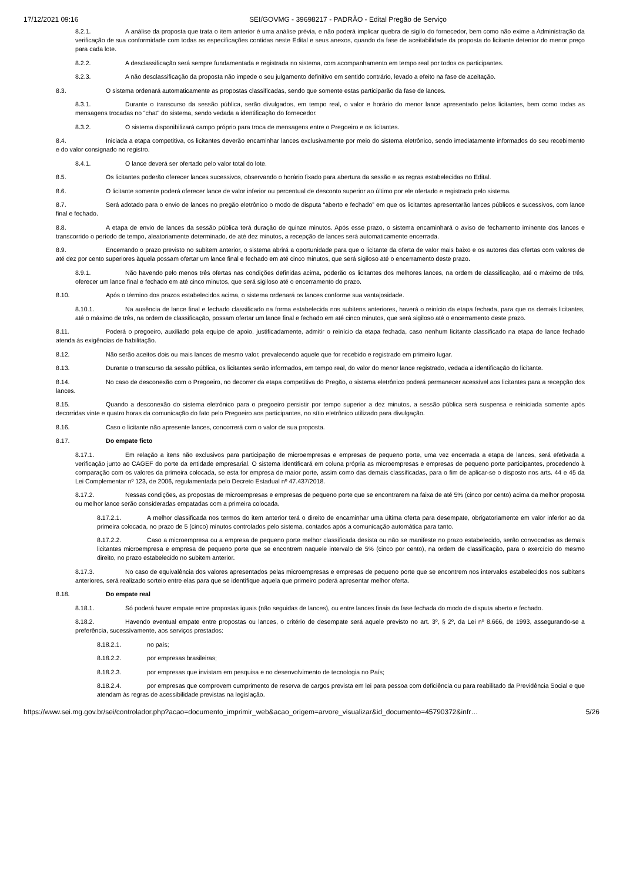17/12/2021 09:16 SEI/GOVMG - 39698217 - PADRÃO - Edital Pregão de Serviço
8.2.1. A análise da proposta que trata o item anterior é uma análise prévia, e não poderá implicar quebra de sigilo do fornecedor, bem como não exime a Administração da verificação de sua conformidade com todas as especificações contidas neste Edital e seus anexos, quando da fase de aceitabilidade da proposta do licitante detentor do menor preço para cada lote.
8.2.2. A desclassificação será sempre fundamentada e registrada no sistema, com acompanhamento em tempo real por todos os participantes.
8.2.3. A não desclassificação da proposta não impede o seu julgamento definitivo em sentido contrário, levado a efeito na fase de aceitação.
8.3. O sistema ordenará automaticamente as propostas classificadas, sendo que somente estas participarão da fase de lances.
8.3.1. Durante o transcurso da sessão pública, serão divulgados, em tempo real, o valor e horário do menor lance apresentado pelos licitantes, bem como todas as mensagens trocadas no “chat” do sistema, sendo vedada a identificação do fornecedor.
8.3.2. O sistema disponibilizará campo próprio para troca de mensagens entre o Pregoeiro e os licitantes.
8.4. Iniciada a etapa competitiva, os licitantes deverão encaminhar lances exclusivamente por meio do sistema eletrônico, sendo imediatamente informados do seu recebimento e do valor consignado no registro.
8.4.1. O lance deverá ser ofertado pelo valor total do lote.
8.5. Os licitantes poderão oferecer lances sucessivos, observando o horário fixado para abertura da sessão e as regras estabelecidas no Edital.
8.6. O licitante somente poderá oferecer lance de valor inferior ou percentual de desconto superior ao último por ele ofertado e registrado pelo sistema.
8.7. Será adotado para o envio de lances no pregão eletrônico o modo de disputa “aberto e fechado” em que os licitantes apresentarão lances públicos e sucessivos, com lance final e fechado.
8.8. A etapa de envio de lances da sessão pública terá duração de quinze minutos. Após esse prazo, o sistema encaminhará o aviso de fechamento iminente dos lances e transcorrido o período de tempo, aleatoriamente determinado, de até dez minutos, a recepção de lances será automaticamente encerrada.
8.9. Encerrando o prazo previsto no subitem anterior, o sistema abrirá a oportunidade para que o licitante da oferta de valor mais baixo e os autores das ofertas com valores de até dez por cento superiores àquela possam ofertar um lance final e fechado em até cinco minutos, que será sigiloso até o encerramento deste prazo.
8.9.1. Não havendo pelo menos três ofertas nas condições definidas acima, poderão os licitantes dos melhores lances, na ordem de classificação, até o máximo de três, oferecer um lance final e fechado em até cinco minutos, que será sigiloso até o encerramento do prazo.
8.10. Após o término dos prazos estabelecidos acima, o sistema ordenará os lances conforme sua vantajosidade.
8.10.1. Na ausência de lance final e fechado classificado na forma estabelecida nos subitens anteriores, haverá o reinício da etapa fechada, para que os demais licitantes, até o máximo de três, na ordem de classificação, possam ofertar um lance final e fechado em até cinco minutos, que será sigiloso até o encerramento deste prazo.
8.11. Poderá o pregoeiro, auxiliado pela equipe de apoio, justificadamente, admitir o reinício da etapa fechada, caso nenhum licitante classificado na etapa de lance fechado atenda às exigências de habilitação.
8.12. Não serão aceitos dois ou mais lances de mesmo valor, prevalecendo aquele que for recebido e registrado em primeiro lugar.
8.13. Durante o transcurso da sessão pública, os licitantes serão informados, em tempo real, do valor do menor lance registrado, vedada a identificação do licitante.
8.14. No caso de desconexão com o Pregoeiro, no decorrer da etapa competitiva do Pregão, o sistema eletrônico poderá permanecer acessível aos licitantes para a recepção dos lances.
8.15. Quando a desconexão do sistema eletrônico para o pregoeiro persistir por tempo superior a dez minutos, a sessão pública será suspensa e reiniciada somente após decorridas vinte e quatro horas da comunicação do fato pelo Pregoeiro aos participantes, no sítio eletrônico utilizado para divulgação.
8.16. Caso o licitante não apresente lances, concorrerá com o valor de sua proposta.
8.17. Do empate ficto
8.17.1. Em relação a itens não exclusivos para participação de microempresas e empresas de pequeno porte, uma vez encerrada a etapa de lances, será efetivada a verificação junto ao CAGEF do porte da entidade empresarial. O sistema identificará em coluna própria as microempresas e empresas de pequeno porte participantes, procedendo à comparação com os valores da primeira colocada, se esta for empresa de maior porte, assim como das demais classificadas, para o fim de aplicar-se o disposto nos arts. 44 e 45 da Lei Complementar nº 123, de 2006, regulamentada pelo Decreto Estadual nº 47.437/2018.
8.17.2. Nessas condições, as propostas de microempresas e empresas de pequeno porte que se encontrarem na faixa de até 5% (cinco por cento) acima da melhor proposta ou melhor lance serão consideradas empatadas com a primeira colocada.
8.17.2.1. A melhor classificada nos termos do item anterior terá o direito de encaminhar uma última oferta para desempate, obrigatoriamente em valor inferior ao da primeira colocada, no prazo de 5 (cinco) minutos controlados pelo sistema, contados após a comunicação automática para tanto.
8.17.2.2. Caso a microempresa ou a empresa de pequeno porte melhor classificada desista ou não se manifeste no prazo estabelecido, serão convocadas as demais licitantes microempresa e empresa de pequeno porte que se encontrem naquele intervalo de 5% (cinco por cento), na ordem de classificação, para o exercício do mesmo direito, no prazo estabelecido no subitem anterior.
8.17.3. No caso de equivalência dos valores apresentados pelas microempresas e empresas de pequeno porte que se encontrem nos intervalos estabelecidos nos subitens anteriores, será realizado sorteio entre elas para que se identifique aquela que primeiro poderá apresentar melhor oferta.
8.18. Do empate real
8.18.1. Só poderá haver empate entre propostas iguais (não seguidas de lances), ou entre lances finais da fase fechada do modo de disputa aberto e fechado.
8.18.2. Havendo eventual empate entre propostas ou lances, o critério de desempate será aquele previsto no art. 3º, § 2º, da Lei nº 8.666, de 1993, assegurando-se a preferência, sucessivamente, aos serviços prestados:
8.18.2.1. no país;
8.18.2.2. por empresas brasileiras;
8.18.2.3. por empresas que invistam em pesquisa e no desenvolvimento de tecnologia no País;
8.18.2.4. por empresas que comprovem cumprimento de reserva de cargos prevista em lei para pessoa com deficiência ou para reabilitado da Previdência Social e que atendam às regras de acessibilidade previstas na legislação.
https://www.sei.mg.gov.br/sei/controlador.php?acao=documento_imprimir_web&acao_origem=arvore_visualizar&id_documento=45790372&infr… 5/26